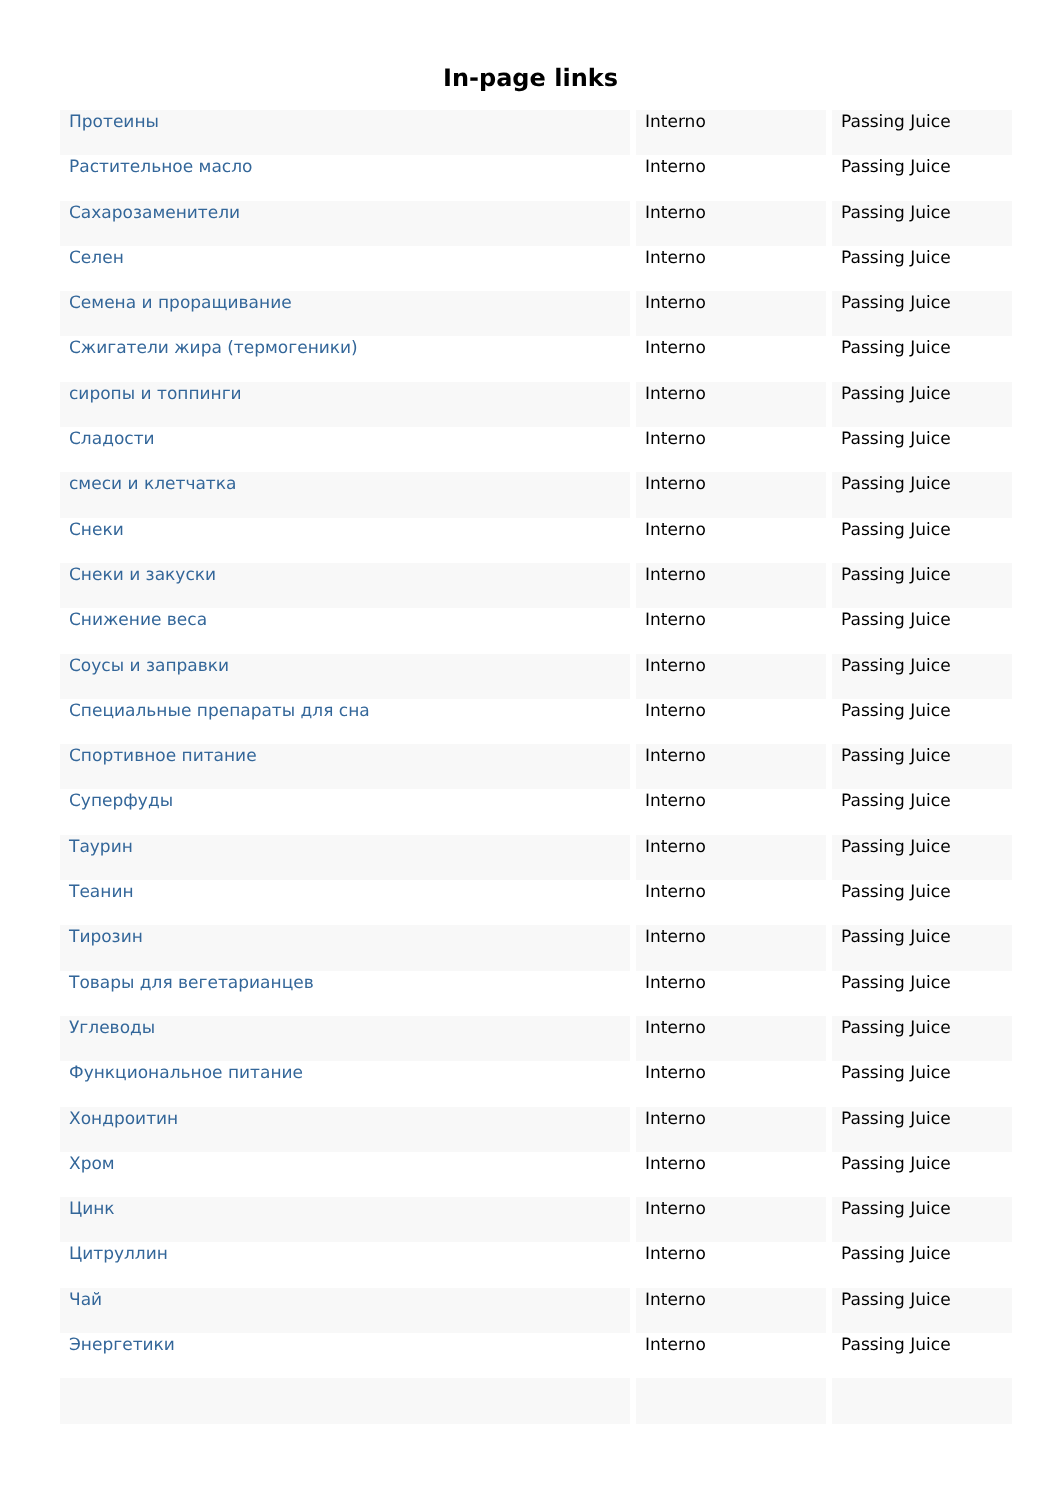In-page links
| Протеины | Interno | Passing Juice |
| Растительное масло | Interno | Passing Juice |
| Сахарозаменители | Interno | Passing Juice |
| Селен | Interno | Passing Juice |
| Семена и проращивание | Interno | Passing Juice |
| Сжигатели жира (термогеники) | Interno | Passing Juice |
| сиропы и топпинги | Interno | Passing Juice |
| Сладости | Interno | Passing Juice |
| смеси и клетчатка | Interno | Passing Juice |
| Снеки | Interno | Passing Juice |
| Снеки и закуски | Interno | Passing Juice |
| Снижение веса | Interno | Passing Juice |
| Соусы и заправки | Interno | Passing Juice |
| Специальные препараты для сна | Interno | Passing Juice |
| Спортивное питание | Interno | Passing Juice |
| Суперфуды | Interno | Passing Juice |
| Таурин | Interno | Passing Juice |
| Теанин | Interno | Passing Juice |
| Тирозин | Interno | Passing Juice |
| Товары для вегетарианцев | Interno | Passing Juice |
| Углеводы | Interno | Passing Juice |
| Функциональное питание | Interno | Passing Juice |
| Хондроитин | Interno | Passing Juice |
| Хром | Interno | Passing Juice |
| Цинк | Interno | Passing Juice |
| Цитруллин | Interno | Passing Juice |
| Чай | Interno | Passing Juice |
| Энергетики | Interno | Passing Juice |